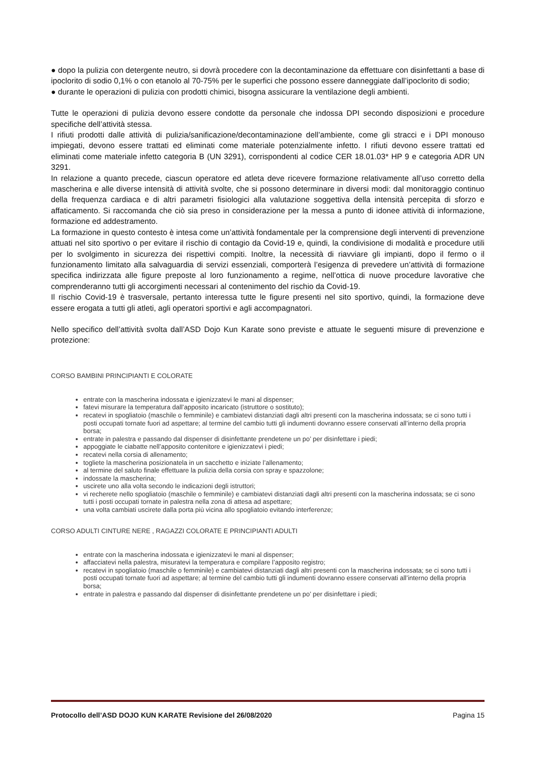● dopo la pulizia con detergente neutro, si dovrà procedere con la decontaminazione da effettuare con disinfettanti a base di ipoclorito di sodio 0,1% o con etanolo al 70-75% per le superfici che possono essere danneggiate dall’ipoclorito di sodio;
● durante le operazioni di pulizia con prodotti chimici, bisogna assicurare la ventilazione degli ambienti.
Tutte le operazioni di pulizia devono essere condotte da personale che indossa DPI secondo disposizioni e procedure specifiche dell’attività stessa.
I rifiuti prodotti dalle attività di pulizia/sanificazione/decontaminazione dell’ambiente, come gli stracci e i DPI monouso impiegati, devono essere trattati ed eliminati come materiale potenzialmente infetto. I rifiuti devono essere trattati ed eliminati come materiale infetto categoria B (UN 3291), corrispondenti al codice CER 18.01.03* HP 9 e categoria ADR UN 3291.
In relazione a quanto precede, ciascun operatore ed atleta deve ricevere formazione relativamente all’uso corretto della mascherina e alle diverse intensità di attività svolte, che si possono determinare in diversi modi: dal monitoraggio continuo della frequenza cardiaca e di altri parametri fisiologici alla valutazione soggettiva della intensità percepita di sforzo e affaticamento. Si raccomanda che ciò sia preso in considerazione per la messa a punto di idonee attività di informazione, formazione ed addestramento.
La formazione in questo contesto è intesa come un’attività fondamentale per la comprensione degli interventi di prevenzione attuati nel sito sportivo o per evitare il rischio di contagio da Covid-19 e, quindi, la condivisione di modalità e procedure utili per lo svolgimento in sicurezza dei rispettivi compiti. Inoltre, la necessità di riavviare gli impianti, dopo il fermo o il funzionamento limitato alla salvaguardia di servizi essenziali, comporterà l’esigenza di prevedere un’attività di formazione specifica indirizzata alle figure preposte al loro funzionamento a regime, nell’ottica di nuove procedure lavorative che comprenderanno tutti gli accorgimenti necessari al contenimento del rischio da Covid-19.
Il rischio Covid-19 è trasversale, pertanto interessa tutte le figure presenti nel sito sportivo, quindi, la formazione deve essere erogata a tutti gli atleti, agli operatori sportivi e agli accompagnatori.
Nello specifico dell’attività svolta dall’ASD Dojo Kun Karate sono previste e attuate le seguenti misure di prevenzione e protezione:
CORSO BAMBINI PRINCIPIANTI E COLORATE
entrate con la mascherina indossata e igienizzatevi le mani al dispenser;
fatevi misurare la temperatura dall’apposito incaricato (istruttore o sostituto);
recatevi in spogliatoio (maschile o femminile) e cambiatevi distanziati dagli altri presenti con la mascherina indossata; se ci sono tutti i posti occupati tornate fuori ad aspettare; al termine del cambio tutti gli indumenti dovranno essere conservati all’interno della propria borsa;
entrate in palestra e passando dal dispenser di disinfettante prendetene un po’ per disinfettare i piedi;
appoggiate le ciabatte nell’apposito contenitore e igienizzatevi i piedi;
recatevi nella corsia di allenamento;
togliete la mascherina posizionatela in un sacchetto e iniziate l’allenamento;
al termine del saluto finale effettuare la pulizia della corsia con spray e spazzolone;
indossate la mascherina;
uscirete uno alla volta secondo le indicazioni degli istruttori;
vi recherete nello spogliatoio (maschile o femminile) e cambiatevi distanziati dagli altri presenti con la mascherina indossata; se ci sono tutti i posti occupati tornate in palestra nella zona di attesa ad aspettare;
una volta cambiati uscirete dalla porta più vicina allo spogliatoio evitando interferenze;
CORSO ADULTI CINTURE NERE , RAGAZZI COLORATE E PRINCIPIANTI ADULTI
entrate con la mascherina indossata e igienizzatevi le mani al dispenser;
affacciatevi nella palestra, misuratevi la temperatura e compilare l’apposito registro;
recatevi in spogliatoio (maschile o femminile) e cambiatevi distanziati dagli altri presenti con la mascherina indossata; se ci sono tutti i posti occupati tornate fuori ad aspettare; al termine del cambio tutti gli indumenti dovranno essere conservati all’interno della propria borsa;
entrate in palestra e passando dal dispenser di disinfettante prendetene un po’ per disinfettare i piedi;
Protocollo dell’ASD DOJO KUN KARATE Revisione del 26/08/2020 Pagina 15